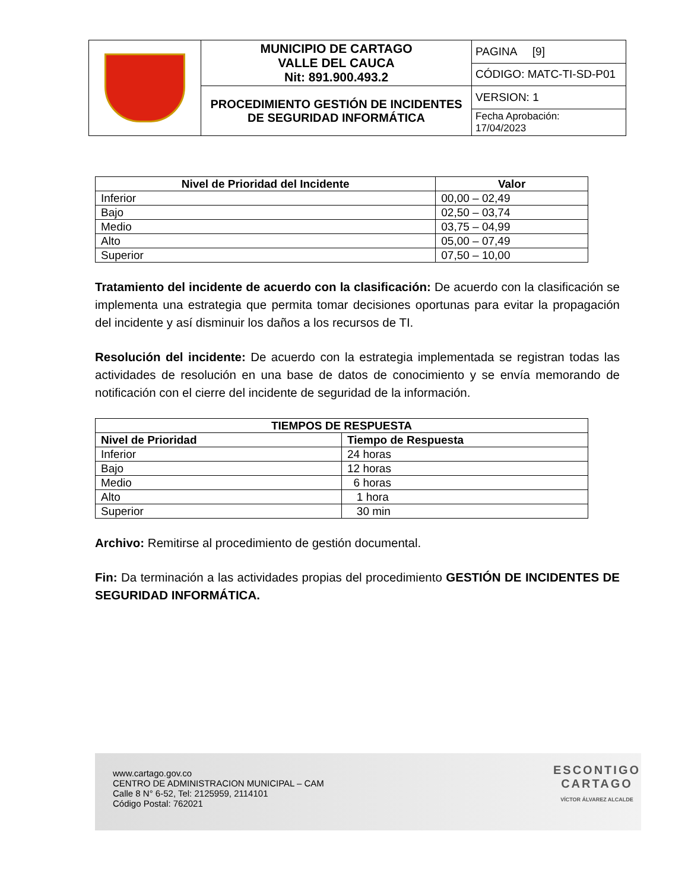| | MUNICIPIO DE CARTAGO VALLE DEL CAUCA Nit: 891.900.493.2 | PAGINA [9] |
| | | CÓDIGO: MATC-TI-SD-P01 |
| | PROCEDIMIENTO GESTIÓN DE INCIDENTES DE SEGURIDAD INFORMÁTICA | VERSION: 1 |
| | | Fecha Aprobación: 17/04/2023 |
| Nivel de Prioridad del Incidente | Valor |
| --- | --- |
| Inferior | 00,00 – 02,49 |
| Bajo | 02,50 – 03,74 |
| Medio | 03,75 – 04,99 |
| Alto | 05,00 – 07,49 |
| Superior | 07,50 – 10,00 |
Tratamiento del incidente de acuerdo con la clasificación: De acuerdo con la clasificación se implementa una estrategia que permita tomar decisiones oportunas para evitar la propagación del incidente y así disminuir los daños a los recursos de TI.
Resolución del incidente: De acuerdo con la estrategia implementada se registran todas las actividades de resolución en una base de datos de conocimiento y se envía memorando de notificación con el cierre del incidente de seguridad de la información.
| TIEMPOS DE RESPUESTA | |
| --- | --- |
| Nivel de Prioridad | Tiempo de Respuesta |
| Inferior | 24 horas |
| Bajo | 12 horas |
| Medio | 6 horas |
| Alto | 1 hora |
| Superior | 30 min |
Archivo: Remitirse al procedimiento de gestión documental.
Fin: Da terminación a las actividades propias del procedimiento GESTIÓN DE INCIDENTES DE SEGURIDAD INFORMÁTICA.
www.cartago.gov.co
CENTRO DE ADMINISTRACION MUNICIPAL – CAM
Calle 8 N° 6-52, Tel: 2125959, 2114101
Código Postal: 762021
ESCONTIGO
CARTAGO
VÍCTOR ÁLVAREZ ALCALDE